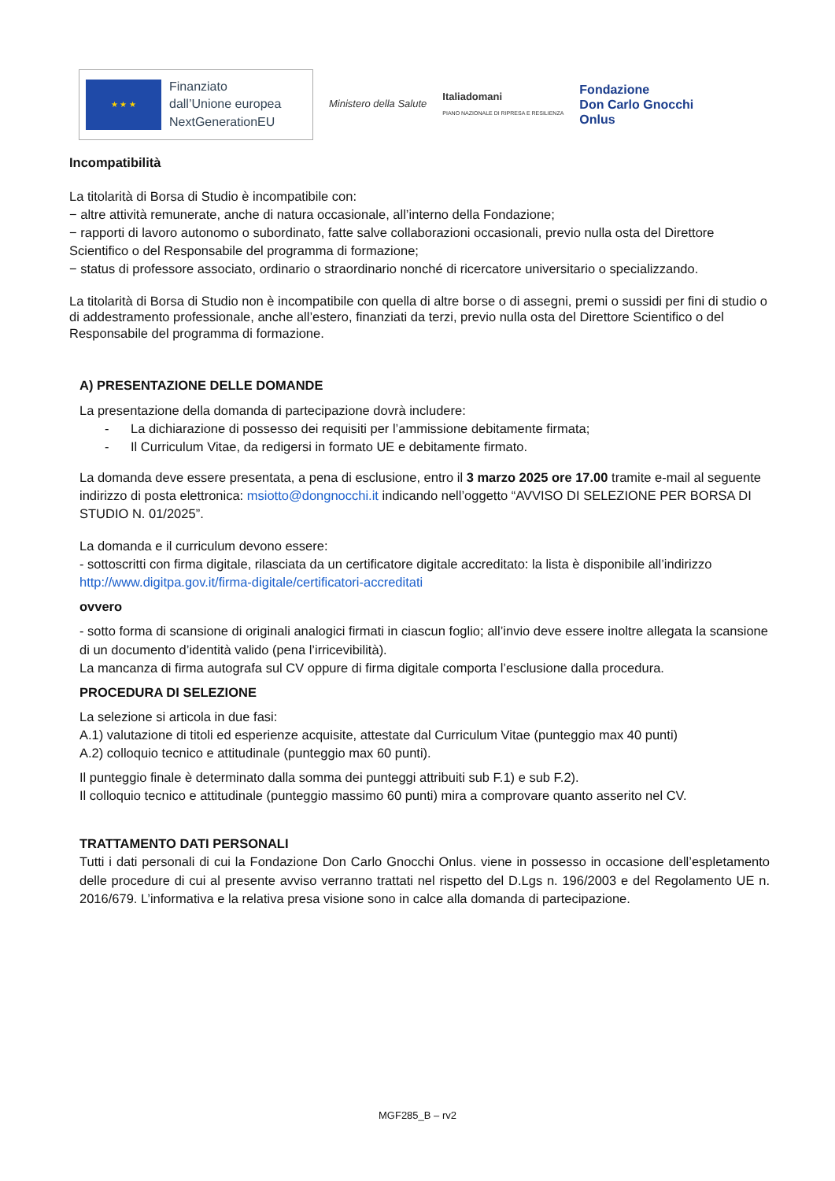★ ★ ★
Finanziato
dall’Unione europea
NextGenerationEU
Ministero della Salute
Italiadomani
PIANO NAZIONALE DI RIPRESA E RESILIENZA
Fondazione
Don Carlo Gnocchi
Onlus
Incompatibilità
La titolarità di Borsa di Studio è incompatibile con:
− altre attività remunerate, anche di natura occasionale, all’interno della Fondazione;
− rapporti di lavoro autonomo o subordinato, fatte salve collaborazioni occasionali, previo nulla osta del Direttore Scientifico o del Responsabile del programma di formazione;
− status di professore associato, ordinario o straordinario nonché di ricercatore universitario o specializzando.
La titolarità di Borsa di Studio non è incompatibile con quella di altre borse o di assegni, premi o sussidi per fini di studio o di addestramento professionale, anche all’estero, finanziati da terzi, previo nulla osta del Direttore Scientifico o del Responsabile del programma di formazione.
A) PRESENTAZIONE DELLE DOMANDE
La presentazione della domanda di partecipazione dovrà includere:
- La dichiarazione di possesso dei requisiti per l’ammissione debitamente firmata;
- Il Curriculum Vitae, da redigersi in formato UE e debitamente firmato.
La domanda deve essere presentata, a pena di esclusione, entro il 3 marzo 2025 ore 17.00 tramite e-mail al seguente indirizzo di posta elettronica: msiotto@dongnocchi.it indicando nell’oggetto “AVVISO DI SELEZIONE PER BORSA DI STUDIO N. 01/2025”.
La domanda e il curriculum devono essere:
- sottoscritti con firma digitale, rilasciata da un certificatore digitale accreditato: la lista è disponibile all’indirizzo http://www.digitpa.gov.it/firma-digitale/certificatori-accreditati
ovvero
- sotto forma di scansione di originali analogici firmati in ciascun foglio; all’invio deve essere inoltre allegata la scansione di un documento d’identità valido (pena l’irricevibilità).
La mancanza di firma autografa sul CV oppure di firma digitale comporta l’esclusione dalla procedura.
PROCEDURA DI SELEZIONE
La selezione si articola in due fasi:
A.1) valutazione di titoli ed esperienze acquisite, attestate dal Curriculum Vitae (punteggio max 40 punti)
A.2) colloquio tecnico e attitudinale (punteggio max 60 punti).
Il punteggio finale è determinato dalla somma dei punteggi attribuiti sub F.1) e sub F.2).
Il colloquio tecnico e attitudinale (punteggio massimo 60 punti) mira a comprovare quanto asserito nel CV.
TRATTAMENTO DATI PERSONALI
Tutti i dati personali di cui la Fondazione Don Carlo Gnocchi Onlus. viene in possesso in occasione dell’espletamento delle procedure di cui al presente avviso verranno trattati nel rispetto del D.Lgs n. 196/2003 e del Regolamento UE n. 2016/679. L’informativa e la relativa presa visione sono in calce alla domanda di partecipazione.
MGF285_B – rv2